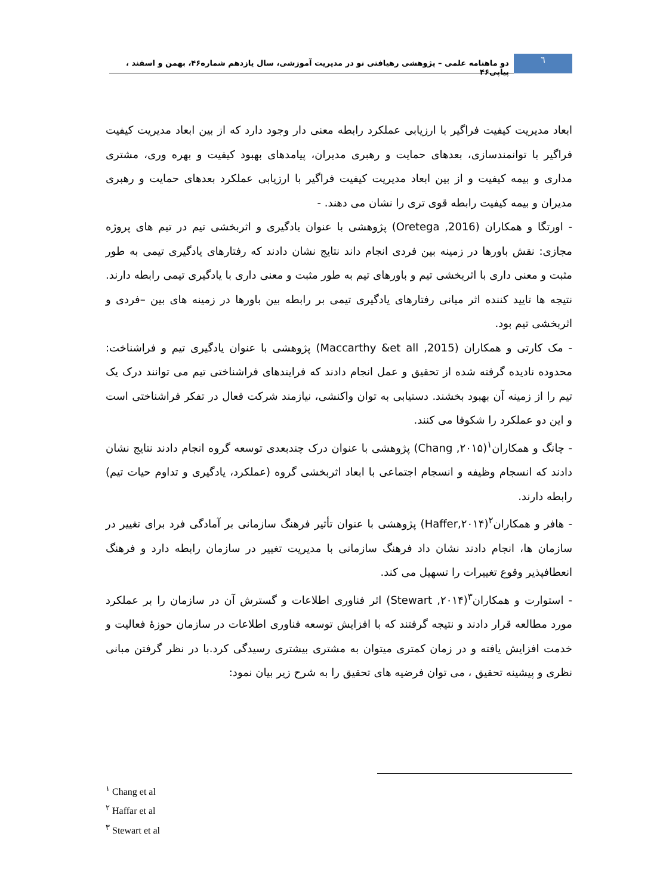٦
دو ماهنامه علمی – پژوهشی رهیافتی نو در مدیریت آموزشی، سال یازدهم شماره۴۶، بهمن و اسفند ، پیاپی۴۶
ابعاد مدیریت کیفیت فراگیر با ارزیابی عملکرد رابطه معنی دار وجود دارد که از بین ابعاد مدیریت کیفیت فراگیر با توانمندسازی، بعدهای حمایت و رهبری مدیران، پیامدهای بهبود کیفیت و بهره وری، مشتری مداری و بیمه کیفیت و از بین ابعاد مدیریت کیفیت فراگیر با ارزیابی عملکرد بعدهای حمایت و رهبری مدیران و بیمه کیفیت رابطه قوی تری را نشان می دهند. -
- اورتگا و همکاران (Oretega ,2016) پژوهشی با عنوان یادگیری و اثربخشی تیم در تیم های پروژه مجازی: نقش باورها در زمینه بین فردی انجام داند نتایج نشان دادند که رفتارهای یادگیری تیمی به طور مثبت و معنی داری با اثربخشی تیم و باورهای تیم به طور مثبت و معنی داری با یادگیری تیمی رابطه دارند. نتیجه ها تایید کننده اثر میانی رفتارهای یادگیری تیمی بر رابطه بین باورها در زمینه های بین –فردی و اثربخشی تیم بود.
- مک کارتی و همکاران (Maccarthy &et all ,2015) پژوهشی با عنوان یادگیری تیم و فراشناخت: محدوده نادیده گرفته شده از تحقیق و عمل انجام دادند که فرایندهای فراشناختی تیم می توانند درک یک تیم را از زمینه آن بهبود بخشند. دستیابی به توان واکنشی، نیازمند شرکت فعال در تفکر فراشناختی است و این دو عملکرد را شکوفا می کنند.
- چانگ و همکاران<sup>۱</sup>(Chang ,۲۰۱۵) پژوهشی با عنوان درک چندبعدی توسعه گروه انجام دادند نتایج نشان دادند که انسجام وظیفه و انسجام اجتماعی با ابعاد اثربخشی گروه (عملکرد، یادگیری و تداوم حیات تیم) رابطه دارند.
- هافر و همکاران<sup>۲</sup>(Haffer,۲۰۱۴) پژوهشی با عنوان تأثیر فرهنگ سازمانی بر آمادگی فرد برای تغییر در سازمان ها، انجام دادند نشان داد فرهنگ سازمانی با مدیریت تغییر در سازمان رابطه دارد و فرهنگ انعطافپذیر وقوع تغییرات را تسهیل می کند.
- استوارت و همکاران<sup>۳</sup>(Stewart ,۲۰۱۴) اثر فناوری اطلاعات و گسترش آن در سازمان را بر عملکرد مورد مطالعه قرار دادند و نتیجه گرفتند که با افزایش توسعه فناوری اطلاعات در سازمان حوزۀ فعالیت و خدمت افزایش یافته و در زمان کمتری میتوان به مشتری بیشتری رسیدگی کرد.با در نظر گرفتن مبانی نظری و پیشینه تحقیق ، می توان فرضیه های تحقیق را به شرح زیر بیان نمود:
<sup>۱</sup> Chang et al
<sup>۲</sup> Haffar et al
<sup>۳</sup> Stewart et al